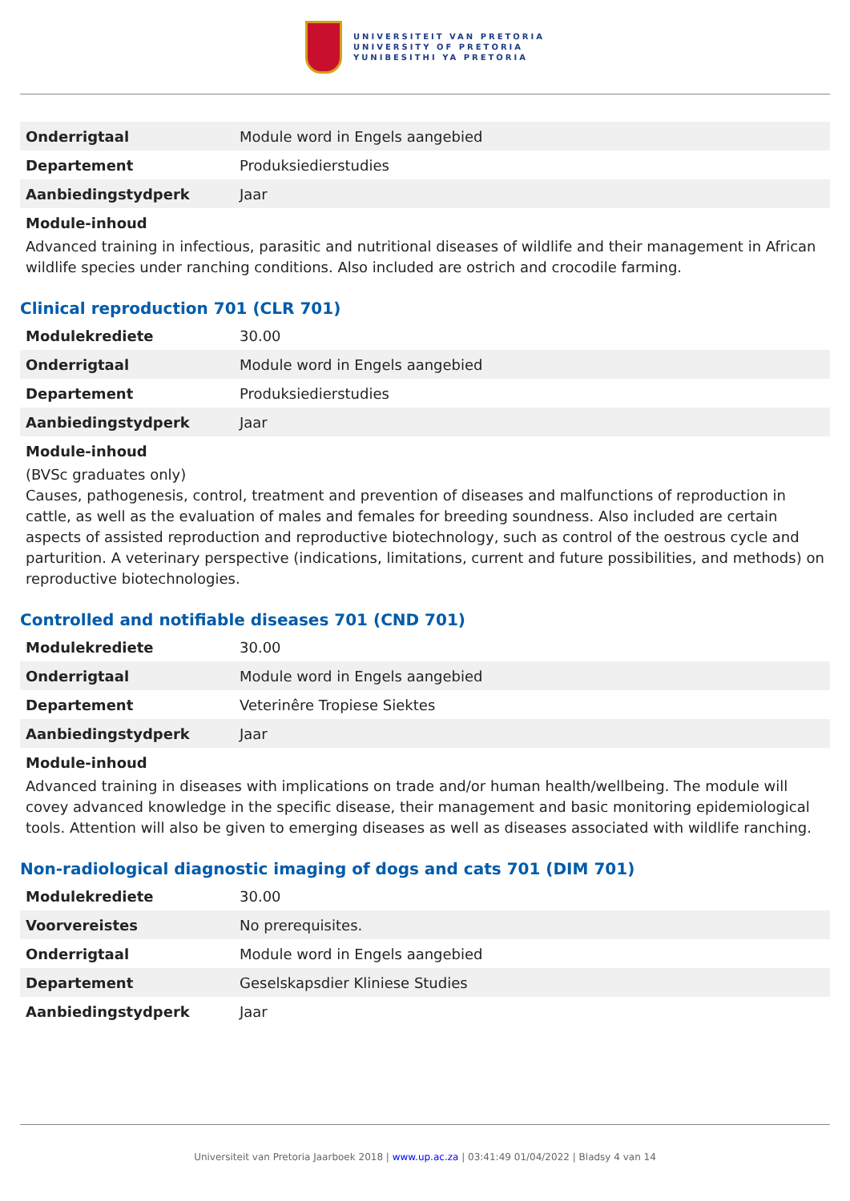UNIVERSITEIT VAN PRETORIA
UNIVERSITY OF PRETORIA
YUNIBESITHI YA PRETORIA
| Onderrigtaal | Module word in Engels aangebied |
| Departement | Produksiedierstudies |
| Aanbiedingstydperk | Jaar |
Module-inhoud
Advanced training in infectious, parasitic and nutritional diseases of wildlife and their management in African wildlife species under ranching conditions. Also included are ostrich and crocodile farming.
Clinical reproduction 701 (CLR 701)
| Modulekrediete | 30.00 |
| Onderrigtaal | Module word in Engels aangebied |
| Departement | Produksiedierstudies |
| Aanbiedingstydperk | Jaar |
Module-inhoud
(BVSc graduates only)
Causes, pathogenesis, control, treatment and prevention of diseases and malfunctions of reproduction in cattle, as well as the evaluation of males and females for breeding soundness. Also included are certain aspects of assisted reproduction and reproductive biotechnology, such as control of the oestrous cycle and parturition. A veterinary perspective (indications, limitations, current and future possibilities, and methods) on reproductive biotechnologies.
Controlled and notifiable diseases 701 (CND 701)
| Modulekrediete | 30.00 |
| Onderrigtaal | Module word in Engels aangebied |
| Departement | Veterinêre Tropiese Siektes |
| Aanbiedingstydperk | Jaar |
Module-inhoud
Advanced training in diseases with implications on trade and/or human health/wellbeing. The module will covey advanced knowledge in the specific disease, their management and basic monitoring epidemiological tools. Attention will also be given to emerging diseases as well as diseases associated with wildlife ranching.
Non-radiological diagnostic imaging of dogs and cats 701 (DIM 701)
| Modulekrediete | 30.00 |
| Voorvereistes | No prerequisites. |
| Onderrigtaal | Module word in Engels aangebied |
| Departement | Geselskapsdier Kliniese Studies |
| Aanbiedingstydperk | Jaar |
Universiteit van Pretoria Jaarboek 2018 | www.up.ac.za | 03:41:49 01/04/2022 | Bladsy 4 van 14